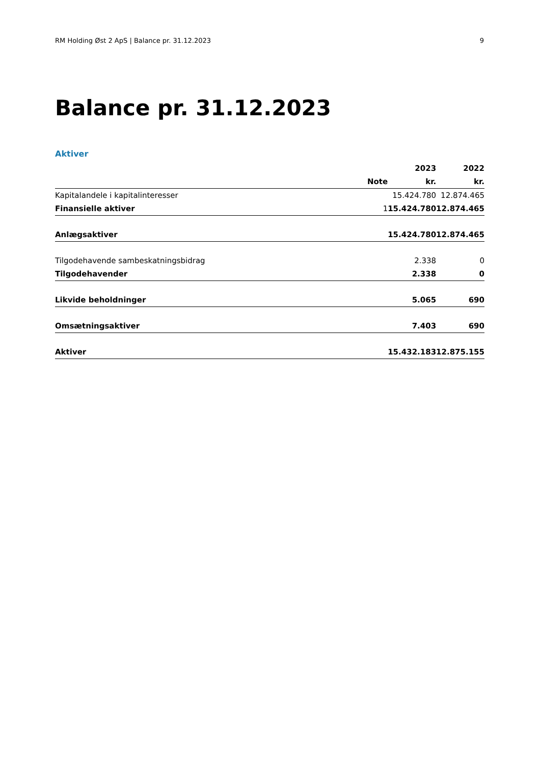RM Holding Øst 2 ApS | Balance pr. 31.12.2023 9
Balance pr. 31.12.2023
Aktiver
| | | 2023 | 2022 |
| --- | --- | --- | --- |
| | Note | kr. | kr. |
| Kapitalandele i kapitalinteresser | | 15.424.780 | 12.874.465 |
| Finansielle aktiver | 1 | 15.424.780 | 12.874.465 |
| Anlægsaktiver | | 15.424.780 | 12.874.465 |
| Tilgodehavende sambeskatningsbidrag | | 2.338 | 0 |
| Tilgodehavender | | 2.338 | 0 |
| Likvide beholdninger | | 5.065 | 690 |
| Omsætningsaktiver | | 7.403 | 690 |
| Aktiver | | 15.432.183 | 12.875.155 |